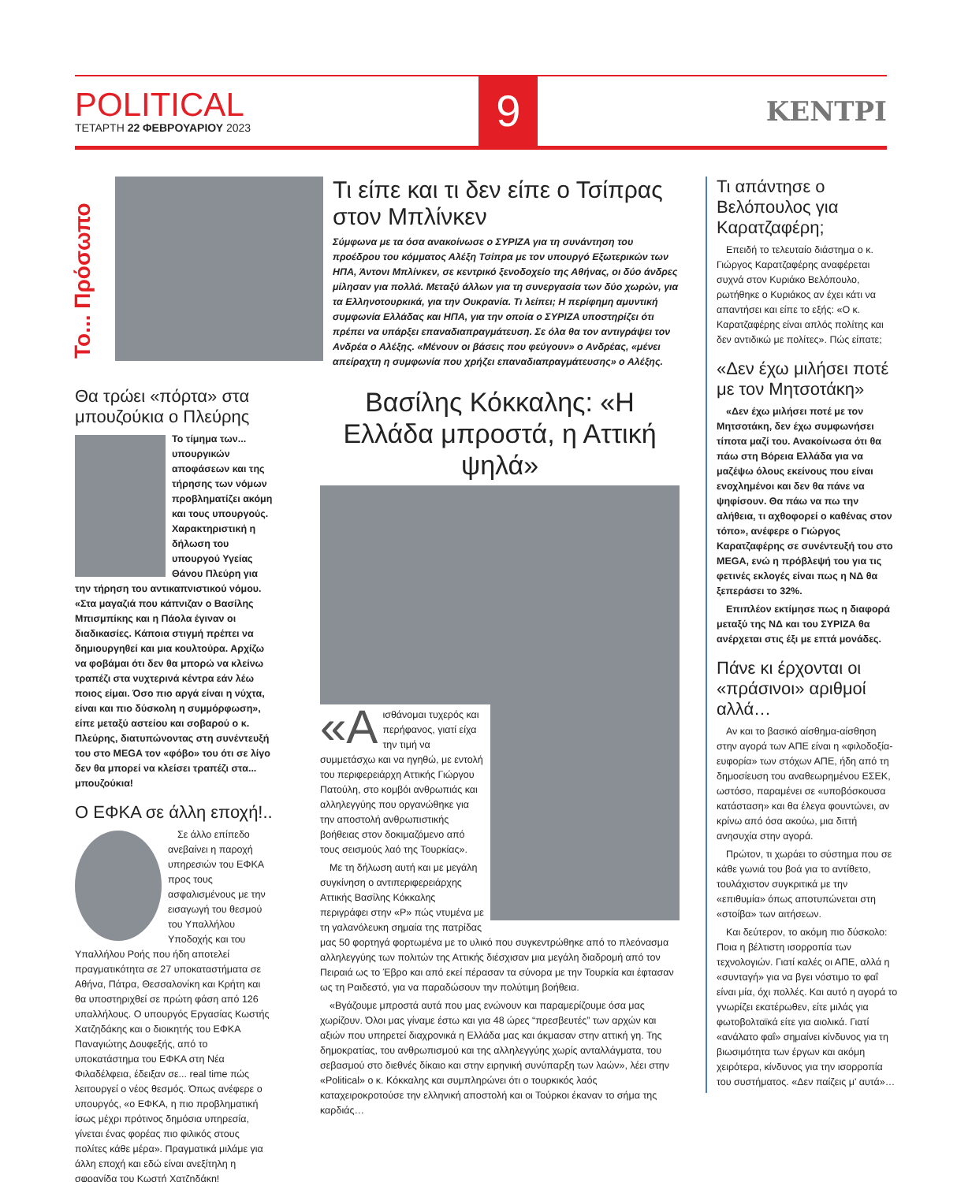POLITICAL
ΤΕΤΑΡΤΗ 22 ΦΕΒΡΟΥΑΡΙΟΥ 2023
9
ΚΕΝΤΡΙ
Το... Πρόσωπο
Τι είπε και τι δεν είπε ο Τσίπρας στον Μπλίνκεν
Σύμφωνα με τα όσα ανακοίνωσε ο ΣΥΡΙΖΑ για τη συνάντηση του προέδρου του κόμματος Αλέξη Τσίπρα με τον υπουργό Εξωτερικών των ΗΠΑ, Άντονι Μπλίνκεν, σε κεντρικό ξενοδοχείο της Αθήνας, οι δύο άνδρες μίλησαν για πολλά. Μεταξύ άλλων για τη συνεργασία των δύο χωρών, για τα Ελληνοτουρκικά, για την Ουκρανία. Τι λείπει; Η περίφημη αμυντική συμφωνία Ελλάδας και ΗΠΑ, για την οποία ο ΣΥΡΙΖΑ υποστηρίζει ότι πρέπει να υπάρξει επαναδιαπραγμάτευση. Σε όλα θα τον αντιγράψει τον Ανδρέα ο Αλέξης. «Μένουν οι βάσεις που φεύγουν» ο Ανδρέας, «μένει απείραχτη η συμφωνία που χρήζει επαναδιαπραγμάτευσης» ο Αλέξης.
Θα τρώει «πόρτα» στα μπουζούκια ο Πλεύρης
Το τίμημα των... υπουργικών αποφάσεων και της τήρησης των νόμων προβληματίζει ακόμη και τους υπουργούς. Χαρακτηριστική η δήλωση του υπουργού Υγείας Θάνου Πλεύρη για την τήρηση του αντικαπνιστικού νόμου. «Στα μαγαζιά που κάπνιζαν ο Βασίλης Μπισμπίκης και η Πάολα έγιναν οι διαδικασίες. Κάποια στιγμή πρέπει να δημιουργηθεί και μια κουλτούρα. Αρχίζω να φοβάμαι ότι δεν θα μπορώ να κλείνω τραπέζι στα νυχτερινά κέντρα εάν λέω ποιος είμαι. Όσο πιο αργά είναι η νύχτα, είναι και πιο δύσκολη η συμμόρφωση», είπε μεταξύ αστείου και σοβαρού ο κ. Πλεύρης, διατυπώνοντας στη συνέντευξή του στο MEGA τον «φόβο» του ότι σε λίγο δεν θα μπορεί να κλείσει τραπέζι στα... μπουζούκια!
Ο ΕΦΚΑ σε άλλη εποχή!..
Σε άλλο επίπεδο ανεβαίνει η παροχή υπηρεσιών του ΕΦΚΑ προς τους ασφαλισμένους με την εισαγωγή του θεσμού του Υπαλλήλου Υποδοχής και του Υπαλλήλου Ροής που ήδη αποτελεί πραγματικότητα σε 27 υποκαταστήματα σε Αθήνα, Πάτρα, Θεσσαλονίκη και Κρήτη και θα υποστηριχθεί σε πρώτη φάση από 126 υπαλλήλους. Ο υπουργός Εργασίας Κωστής Χατζηδάκης και ο διοικητής του ΕΦΚΑ Παναγιώτης Δουφεξής, από το υποκατάστημα του ΕΦΚΑ στη Νέα Φιλαδέλφεια, έδειξαν σε... real time πώς λειτουργεί ο νέος θεσμός. Όπως ανέφερε ο υπουργός, «ο ΕΦΚΑ, η πιο προβληματική ίσως μέχρι πρότινος δημόσια υπηρεσία, γίνεται ένας φορέας πιο φιλικός στους πολίτες κάθε μέρα». Πραγματικά μιλάμε για άλλη εποχή και εδώ είναι ανεξίτηλη η σφραγίδα του Κωστή Χατζηδάκη!
Βασίλης Κόκκαλης: «Η Ελλάδα μπροστά, η Αττική ψηλά»
«Α ισθάνομαι τυχερός και περήφανος, γιατί είχα την τιμή να συμμετάσχω και να ηγηθώ, με εντολή του περιφερειάρχη Αττικής Γιώργου Πατούλη, στο κομβόι ανθρωπιάς και αλληλεγγύης που οργανώθηκε για την αποστολή ανθρωπιστικής βοήθειας στον δοκιμαζόμενο από τους σεισμούς λαό της Τουρκίας».
Με τη δήλωση αυτή και με μεγάλη συγκίνηση ο αντιπεριφερειάρχης Αττικής Βασίλης Κόκκαλης περιγράφει στην «P» πώς ντυμένα με τη γαλανόλευκη σημαία της πατρίδας μας 50 φορτηγά φορτωμένα με το υλικό που συγκεντρώθηκε από το πλεόνασμα αλληλεγγύης των πολιτών της Αττικής διέσχισαν μια μεγάλη διαδρομή από τον Πειραιά ως το Έβρο και από εκεί πέρασαν τα σύνορα με την Τουρκία και έφτασαν ως τη Ραιδεστό, για να παραδώσουν την πολύτιμη βοήθεια.
«Βγάζουμε μπροστά αυτά που μας ενώνουν και παραμερίζουμε όσα μας χωρίζουν. Όλοι μας γίναμε έστω και για 48 ώρες “πρεσβευτές” των αρχών και αξιών που υπηρετεί διαχρονικά η Ελλάδα μας και άκμασαν στην αττική γη. Της δημοκρατίας, του ανθρωπισμού και της αλληλεγγύης χωρίς ανταλλάγματα, του σεβασμού στο διεθνές δίκαιο και στην ειρηνική συνύπαρξη των λαών», λέει στην «Political» ο κ. Κόκκαλης και συμπληρώνει ότι ο τουρκικός λαός καταχειροκροτούσε την ελληνική αποστολή και οι Τούρκοι έκαναν το σήμα της καρδιάς…
Τι απάντησε ο Βελόπουλος για Καρατζαφέρη;
Επειδή το τελευταίο διάστημα ο κ. Γιώργος Καρατζαφέρης αναφέρεται συχνά στον Κυριάκο Βελόπουλο, ρωτήθηκε ο Κυριάκος αν έχει κάτι να απαντήσει και είπε το εξής: «Ο κ. Καρατζαφέρης είναι απλός πολίτης και δεν αντιδικώ με πολίτες». Πώς είπατε;
«Δεν έχω μιλήσει ποτέ με τον Μητσοτάκη»
«Δεν έχω μιλήσει ποτέ με τον Μητσοτάκη, δεν έχω συμφωνήσει τίποτα μαζί του. Ανακοίνωσα ότι θα πάω στη Βόρεια Ελλάδα για να μαζέψω όλους εκείνους που είναι ενοχλημένοι και δεν θα πάνε να ψηφίσουν. Θα πάω να πω την αλήθεια, τι αχθοφορεί ο καθένας στον τόπο», ανέφερε ο Γιώργος Καρατζαφέρης σε συνέντευξή του στο MEGA, ενώ η πρόβλεψή του για τις φετινές εκλογές είναι πως η ΝΔ θα ξεπεράσει το 32%.
Επιπλέον εκτίμησε πως η διαφορά μεταξύ της ΝΔ και του ΣΥΡΙΖΑ θα ανέρχεται στις έξι με επτά μονάδες.
Πάνε κι έρχονται οι «πράσινοι» αριθμοί αλλά…
Αν και το βασικό αίσθημα-αίσθηση στην αγορά των ΑΠΕ είναι η «φιλοδοξία-ευφορία» των στόχων ΑΠΕ, ήδη από τη δημοσίευση του αναθεωρημένου ΕΣΕΚ, ωστόσο, παραμένει σε «υποβόσκουσα κατάσταση» και θα έλεγα φουντώνει, αν κρίνω από όσα ακούω, μια διττή ανησυχία στην αγορά.
Πρώτον, τι χωράει το σύστημα που σε κάθε γωνιά του βοά για το αντίθετο, τουλάχιστον συγκριτικά με την «επιθυμία» όπως αποτυπώνεται στη «στοίβα» των αιτήσεων.
Και δεύτερον, το ακόμη πιο δύσκολο: Ποια η βέλτιστη ισορροπία των τεχνολογιών. Γιατί καλές οι ΑΠΕ, αλλά η «συνταγή» για να βγει νόστιμο το φαΐ είναι μία, όχι πολλές. Και αυτό η αγορά το γνωρίζει εκατέρωθεν, είτε μιλάς για φωτοβολταϊκά είτε για αιολικά. Γιατί «ανάλατο φαΐ» σημαίνει κίνδυνος για τη βιωσιμότητα των έργων και ακόμη χειρότερα, κίνδυνος για την ισορροπία του συστήματος. «Δεν παίζεις μ' αυτά»…